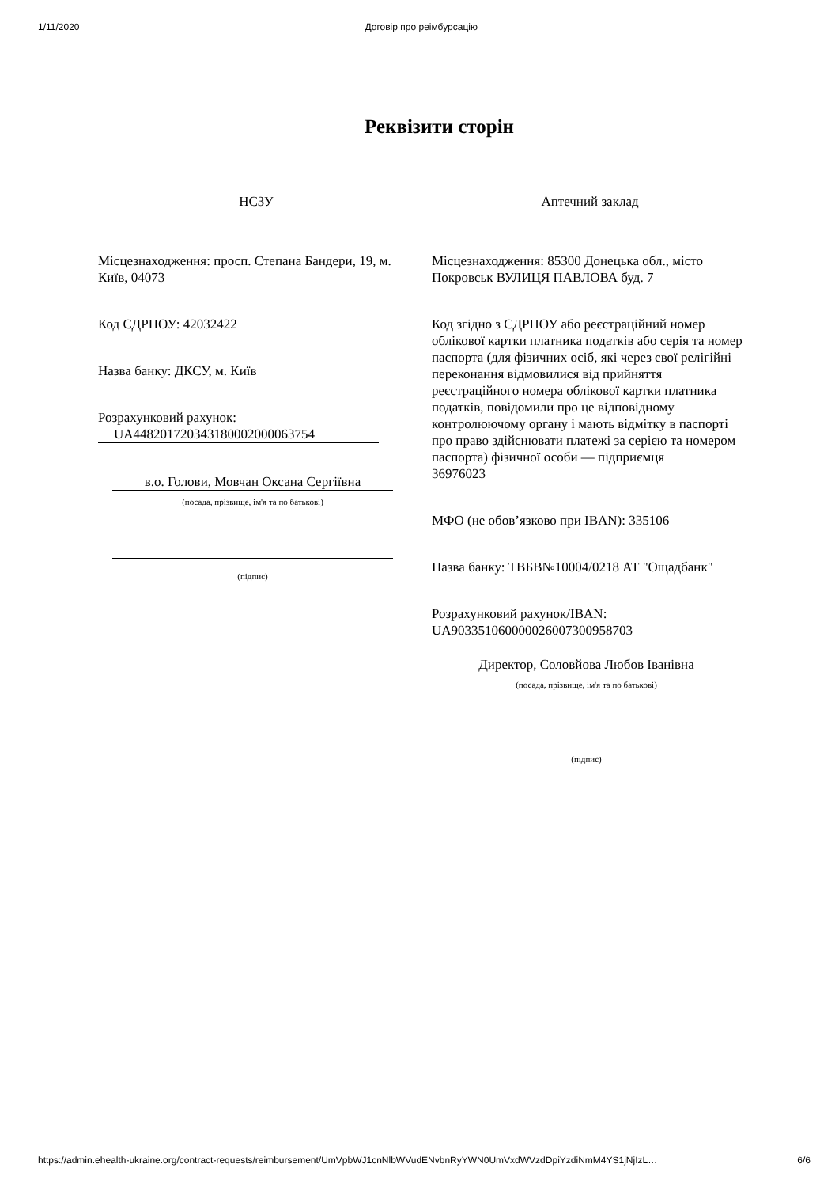1/11/2020 Договір про реімбурсацію
Реквізити сторін
НСЗУ
Місцезнаходження: просп. Степана Бандери, 19, м. Київ, 04073
Код ЄДРПОУ: 42032422
Назва банку: ДКСУ, м. Київ
Розрахунковий рахунок:
UA448201720343180002000063754
в.о. Голови, Мовчан Оксана Сергіївна
(посада, прізвище, ім'я та по батькові)
(підпис)
Аптечний заклад
Місцезнаходження: 85300 Донецька обл., місто Покровськ ВУЛИЦЯ ПАВЛОВА буд. 7
Код згідно з ЄДРПОУ або реєстраційний номер облікової картки платника податків або серія та номер паспорта (для фізичних осіб, які через свої релігійні переконання відмовилися від прийняття реєстраційного номера облікової картки платника податків, повідомили про це відповідному контролюючому органу і мають відмітку в паспорті про право здійснювати платежі за серією та номером паспорта) фізичної особи — підприємця
36976023
МФО (не обов’язково при IBAN): 335106
Назва банку: ТВБВ№10004/0218 АТ "Ощадбанк"
Розрахунковий рахунок/IBAN:
UA903351060000026007300958703
Директор, Соловйова Любов Іванівна
(посада, прізвище, ім'я та по батькові)
(підпис)
https://admin.ehealth-ukraine.org/contract-requests/reimbursement/UmVpbWJ1cnNlbWVudENvbnRyYWN0UmVxdWVzdDpiYzdiNmM4YS1jNjIzL… 6/6